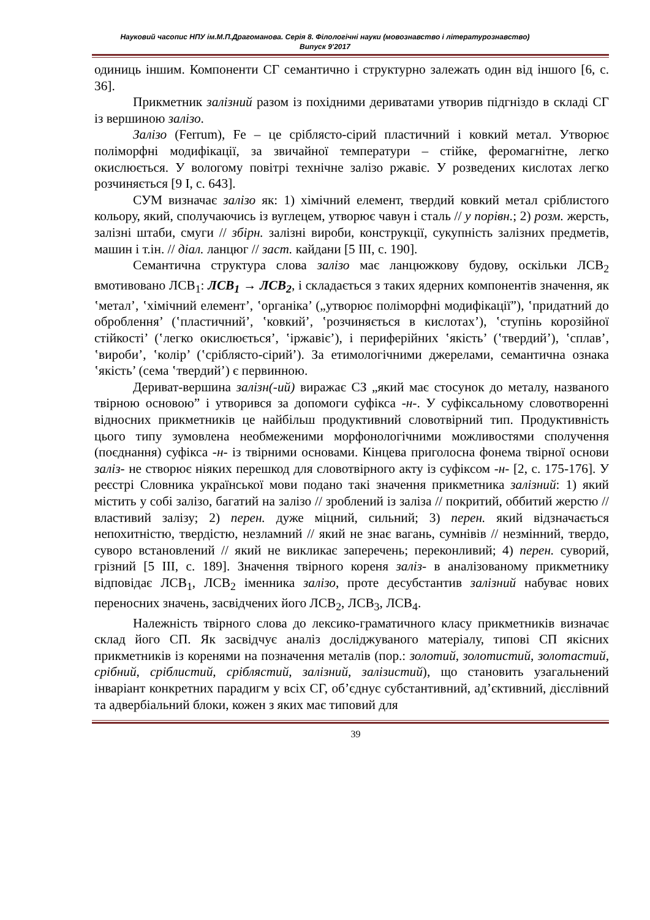Науковий часопис НПУ ім.М.П.Драгоманова. Серія 8. Філологічні науки (мовознавство і літературознавство)
Випуск 9’2017
одиниць іншим. Компоненти СГ семантично і структурно залежать один від іншого [6, с. 36].
Прикметник залізний разом із похідними дериватами утворив підгніздо в складі СГ із вершиною залізо.
Залізо (Ferrum), Fe – це сріблясто-сірий пластичний і ковкий метал. Утворює поліморфні модифікації, за звичайної температури – стійке, феромагнітне, легко окислюється. У вологому повітрі технічне залізо ржавіє. У розведених кислотах легко розчиняється [9 І, с. 643].
СУМ визначає залізо як: 1) хімічний елемент, твердий ковкий метал сріблистого кольору, який, сполучаючись із вуглецем, утворює чавун і сталь // у порівн.; 2) розм. жерсть, залізні штаби, смуги // збірн. залізні вироби, конструкції, сукупність залізних предметів, машин і т.ін. // діал. ланцюг // заст. кайдани [5 ІІІ, с. 190].
Семантична структура слова залізо має ланцюжкову будову, оскільки ЛСВ<sub>2</sub> вмотивовано ЛСВ<sub>1</sub>: ЛСВ<sub>1</sub> → ЛСВ<sub>2</sub>, і складається з таких ядерних компонентів значення, як ʽметал’, ʽхімічний елемент’, ʽорганіка’ („утворює поліморфні модифікації”), ʽпридатний до оброблення’ (ʽпластичний’, ʽковкий’, ʽрозчиняється в кислотах’), ʽступінь корозійної стійкості’ (ʽлегко окислюється’, ʽіржавіє’), і периферійних ʽякість’ (ʽтвердий’), ʽсплав’, ʽвироби’, ʽколір’ (ʽсріблясто-сірий’). За етимологічними джерелами, семантична ознака ʽякість’ (сема ʽтвердий’) є первинною.
Дериват-вершина залізн(-ий) виражає СЗ „який має стосунок до металу, названого твірною основою” і утворився за допомоги суфікса -н-. У суфіксальному словотворенні відносних прикметників це найбільш продуктивний словотвірний тип. Продуктивність цього типу зумовлена необмеженими морфонологічними можливостями сполучення (поєднання) суфікса -н- із твірними основами. Кінцева приголосна фонема твірної основи заліз- не створює ніяких перешкод для словотвірного акту із суфіксом -н- [2, с. 175-176]. У реєстрі Словника української мови подано такі значення прикметника залізний: 1) який містить у собі залізо, багатий на залізо // зроблений із заліза // покритий, оббитий жерстю // властивий залізу; 2) перен. дуже міцний, сильний; 3) перен. який відзначається непохитністю, твердістю, незламний // який не знає вагань, сумнівів // незмінний, твердо, суворо встановлений // який не викликає заперечень; переконливий; 4) перен. суворий, грізний [5 ІІІ, с. 189]. Значення твірного кореня заліз- в аналізованому прикметнику відповідає ЛСВ<sub>1</sub>, ЛСВ<sub>2</sub> іменника залізо, проте десубстантив залізний набуває нових переносних значень, засвідчених його ЛСВ<sub>2</sub>, ЛСВ<sub>3</sub>, ЛСВ<sub>4</sub>.
Належність твірного слова до лексико-граматичного класу прикметників визначає склад його СП. Як засвідчує аналіз досліджуваного матеріалу, типові СП якісних прикметників із коренями на позначення металів (пор.: золотий, золотистий, золотастий, срібний, сріблистий, сріблястий, залізний, залізистий), що становить узагальнений інваріант конкретних парадигм у всіх СГ, об’єднує субстантивний, ад’єктивний, дієслівний та адвербіальний блоки, кожен з яких має типовий для
39